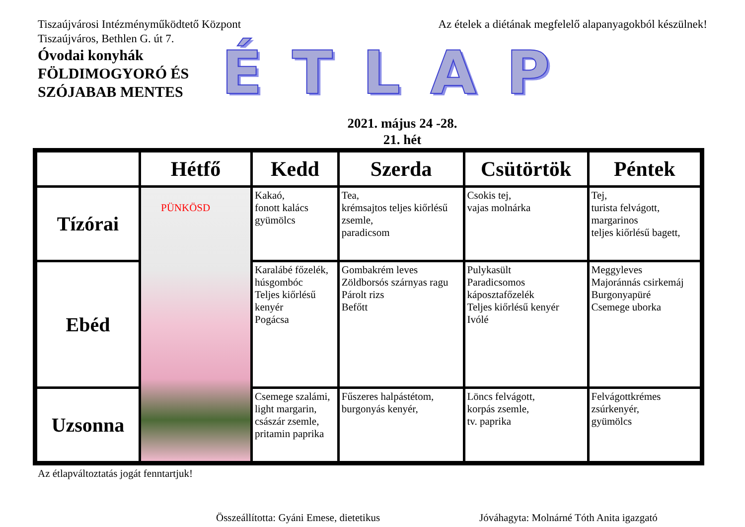Tiszaújvárosi Intézményműködtető Központ
Tiszaújváros, Bethlen G. út 7.
Az ételek a diétának megfelelő alapanyagokból készülnek!
Óvodai konyhák
FÖLDIMOGYORÓ ÉS SZÓJABAB MENTES
ÉTLAP
2021. május 24 -28.
21. hét
| | Hétfő | Kedd | Szerda | Csütörtök | Péntek |
| --- | --- | --- | --- | --- | --- |
| Tízórai | PÜNKÖSD | Kakaó, fonott kalács gyümölcs | Tea, krémsajtos teljes kiőrlésű zsemle, paradicsom | Csokis tej, vajas molnárka | Tej, turista felvágott, margarinos teljes kiőrlésű bagett, |
| Ebéd | | Karalábé főzelék, húsgombóc Teljes kiőrlésű kenyér Pogácsa | Gombakrém leves Zöldborsós szárnyas ragu Párolt rizs Befőtt | Pulykasült Paradicsomos káposztafőzelék Teljes kiőrlésű kenyér Ivólé | Meggyleves Majoránnás csirkemáj Burgonyapüré Csemege uborka |
| Uzsonna | | Csemege szalámi, light margarin, császár zsemle, pritamin paprika | Fűszeres halpástétom, burgonyás kenyér, | Löncs felvágott, korpás zsemle, tv. paprika | Felvágottkrémes zsúrkenyér, gyümölcs |
Az étlapváltoztatás jogát fenntartjuk!
Összeállította: Gyáni Emese, dietetikus Jóváhagyta: Molnárné Tóth Anita igazgató